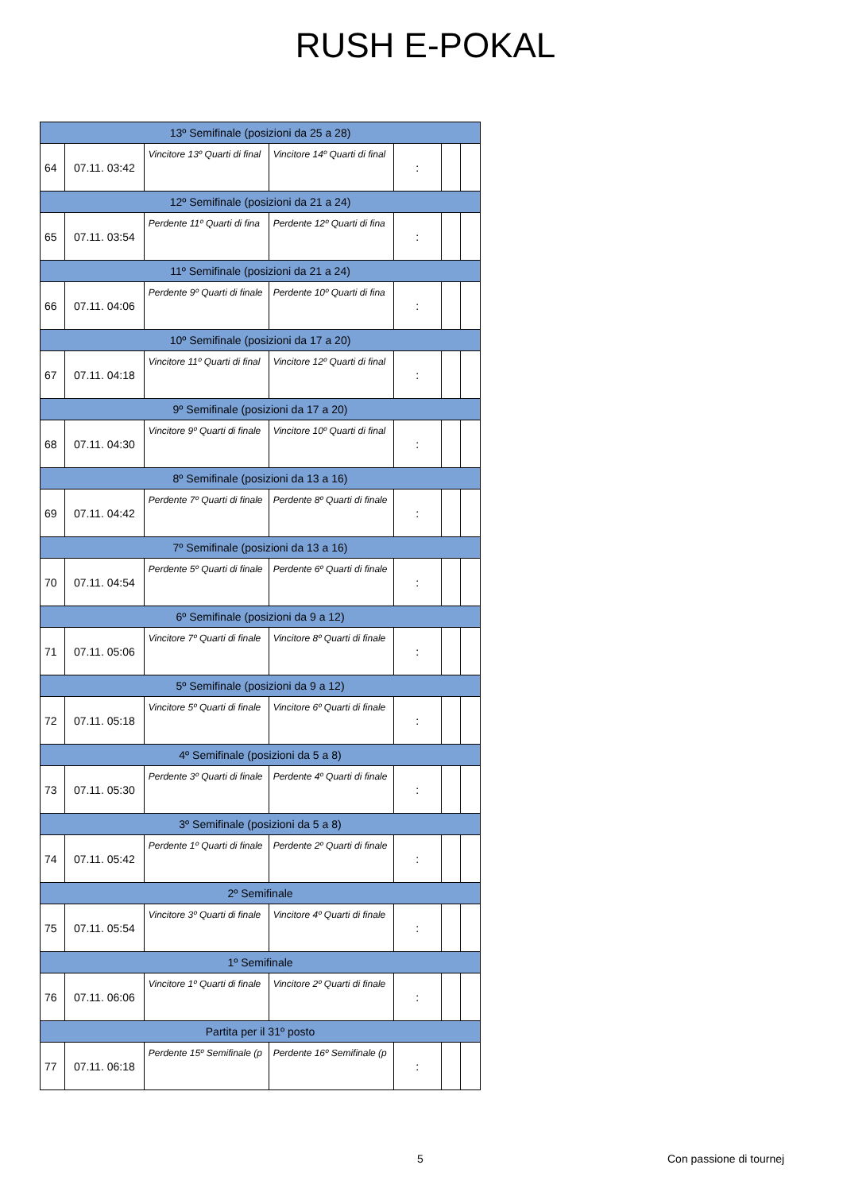RUSH E-POKAL
| 13º Semifinale (posizioni da 25 a 28) | | | | | | |
| --- | --- | --- | --- | --- | --- | --- |
| 64 | 07.11. 03:42 | Vincitore 13º Quarti di final | Vincitore 14º Quarti di final | : | | |
| 12º Semifinale (posizioni da 21 a 24) | | | | | | |
| 65 | 07.11. 03:54 | Perdente 11º Quarti di fina | Perdente 12º Quarti di fina | : | | |
| 11º Semifinale (posizioni da 21 a 24) | | | | | | |
| 66 | 07.11. 04:06 | Perdente 9º Quarti di finale | Perdente 10º Quarti di fina | : | | |
| 10º Semifinale (posizioni da 17 a 20) | | | | | | |
| 67 | 07.11. 04:18 | Vincitore 11º Quarti di final | Vincitore 12º Quarti di final | : | | |
| 9º Semifinale (posizioni da 17 a 20) | | | | | | |
| 68 | 07.11. 04:30 | Vincitore 9º Quarti di finale | Vincitore 10º Quarti di final | : | | |
| 8º Semifinale (posizioni da 13 a 16) | | | | | | |
| 69 | 07.11. 04:42 | Perdente 7º Quarti di finale | Perdente 8º Quarti di finale | : | | |
| 7º Semifinale (posizioni da 13 a 16) | | | | | | |
| 70 | 07.11. 04:54 | Perdente 5º Quarti di finale | Perdente 6º Quarti di finale | : | | |
| 6º Semifinale (posizioni da 9 a 12) | | | | | | |
| 71 | 07.11. 05:06 | Vincitore 7º Quarti di finale | Vincitore 8º Quarti di finale | : | | |
| 5º Semifinale (posizioni da 9 a 12) | | | | | | |
| 72 | 07.11. 05:18 | Vincitore 5º Quarti di finale | Vincitore 6º Quarti di finale | : | | |
| 4º Semifinale (posizioni da 5 a 8) | | | | | | |
| 73 | 07.11. 05:30 | Perdente 3º Quarti di finale | Perdente 4º Quarti di finale | : | | |
| 3º Semifinale (posizioni da 5 a 8) | | | | | | |
| 74 | 07.11. 05:42 | Perdente 1º Quarti di finale | Perdente 2º Quarti di finale | : | | |
| 2º Semifinale | | | | | | |
| 75 | 07.11. 05:54 | Vincitore 3º Quarti di finale | Vincitore 4º Quarti di finale | : | | |
| 1º Semifinale | | | | | | |
| 76 | 07.11. 06:06 | Vincitore 1º Quarti di finale | Vincitore 2º Quarti di finale | : | | |
| Partita per il 31º posto | | | | | | |
| 77 | 07.11. 06:18 | Perdente 15º Semifinale (p | Perdente 16º Semifinale (p | : | | |
5 Con passione di tournej